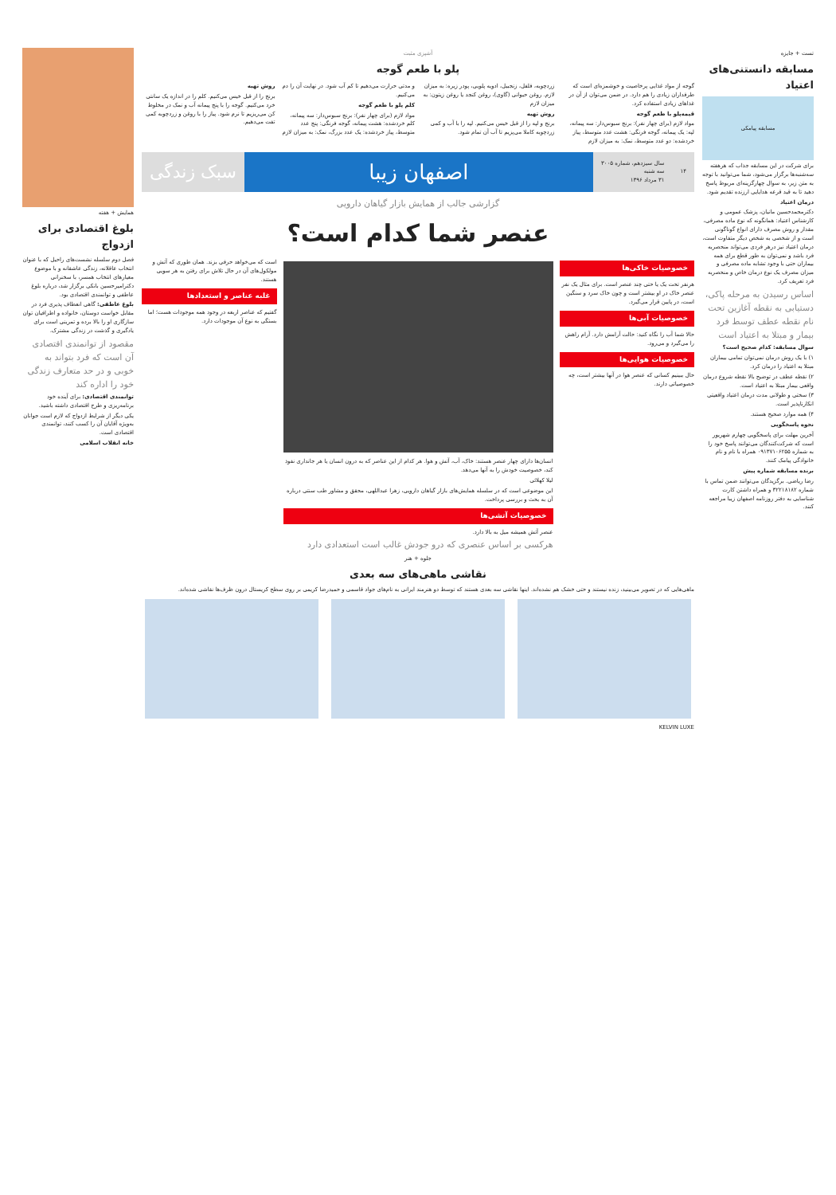تست + جایزه
مسابقه دانستنی‌های اعتیاد
مسابقه پیامکی
برای شرکت در این مسابقه جذاب که هرهفته سه‌شنبه‌ها برگزار می‌شود، شما می‌توانید با توجه به متن زیر، به سوال چهارگزینه‌ای مربوط پاسخ دهید تا به قید قرعه هدایایی ارزنده تقدیم شود.
درمان اعتیاد
دکترمحمدحسین مانیان، پزشک عمومی و کارشناس اعتیاد: همانگونه که نوع ماده مصرفی، مقدار و روش مصرف دارای انواع گوناگونی است و از شخصی به شخص دیگر متفاوت است، درمان اعتیاد نیز درهر فردی می‌تواند منحصربه فرد باشد و نمی‌توان به طور قطع برای همه بیماران حتی با وجود تشابه ماده مصرفی و میزان مصرف یک نوع درمان خاص و منحصربه فرد تعریف کرد.
اساس رسیدن به مرحله پاکی، دستیابی به نقطه آغازین تحت نام نقطه عطف توسط فرد بیمار و مبتلا به اعتیاد است
سوال مسابقه: کدام صحیح است؟
۱) با یک روش درمان نمی‌توان تمامی بیماران مبتلا به اعتیاد را درمان کرد.
۲) نقطه عطف در توضیح بالا نقطه شروع درمان واقعی بیمار مبتلا به اعتیاد است.
۳) سختی و طولانی مدت درمان اعتیاد واقعیتی انکارناپذیر است.
۴) همه موارد صحیح هستند.
نحوه پاسخگویی
آخرین مهلت برای پاسخگویی چهارم شهریور است که شرکت‌کنندگان می‌توانند پاسخ خود را به شماره ۰۹۱۳۷۱۰۶۲۵۵ همراه با نام و نام خانوادگی پیامک کنند.
برنده مسابقه شماره پیش
رضا ریاضی. برگزیدگان می‌توانند ضمن تماس با شماره ۳۲۲۱۸۱۸۲ و همراه داشتن کارت شناسایی به دفتر روزنامه اصفهان زیبا مراجعه کنند.
آشپزی مثبت
پلو با طعم گوجه
گوجه از مواد غذایی پرخاصیت و خوشمزه‌ای است که طرفداران زیادی را هم دارد. در ضمن می‌توان از آن در غذاهای زیادی استفاده کرد.
قیمه‌پلو با طعم گوجه
مواد لازم (برای چهار نفر): برنج سبوس‌دار: سه پیمانه، لپه: یک پیمانه، گوجه فرنگی: هشت عدد متوسط، پیاز خردشده: دو عدد متوسط، نمک: به میزان لازم
زردچوبه، فلفل، زنجبیل، ادویه پلویی، پودر زیره: به میزان لازم. روغن حیوانی (گاوی)، روغن کنجد یا روغن زیتون: به میزان لازم
روش تهیه
برنج و لپه را از قبل خیس می‌کنیم. لپه را با آب و کمی زردچوبه کاملا می‌پزیم تا آب آن تمام شود.
و مدتی حرارت می‌دهیم تا کم آب شود. در نهایت آن را دم می‌کنیم.
کلم پلو با طعم گوجه
مواد لازم (برای چهار نفر): برنج سبوس‌دار: سه پیمانه، کلم خردشده: هشت پیمانه، گوجه فرنگی: پنج عدد متوسط، پیاز خردشده: یک عدد بزرگ، نمک: به میزان لازم
روش تهیه
برنج را از قبل خیس می‌کنیم. کلم را در اندازه یک سانتی خرد می‌کنیم. گوجه را با پنج پیمانه آب و نمک در مخلوط کن می‌ریزیم تا نرم شود. پیاز را با روغن و زردچوبه کمی تفت می‌دهیم.
۱۴
سال سیزدهم، شماره ۳۰۰۵
سه شنبه
۳۱ مرداد ۱۳۹۶
اصفهان زیبا
سبک زندگی
گزارشی جالب از همایش بازار گیاهان دارویی
عنصر شما کدام است؟
خصوصیات خاکی‌ها
هرنفر تحت یک یا حتی چند عنصر است. برای مثال یک نفر عنصر خاک در او بیشتر است و چون خاک سرد و سنگین است، در پایین قرار می‌گیرد.
خصوصیات آبی‌ها
حالا شما آب را نگاه کنید: حالت آرامش دارد. آرام راهش را می‌گیرد و می‌رود.
خصوصیات هوایی‌ها
حال ببینیم کسانی که عنصر هوا در آنها بیشتر است، چه خصوصیاتی دارند.
انسان‌ها دارای چهار عنصر هستند: خاک، آب، آتش و هوا. هر کدام از این عناصر که به درون انسان یا هر جانداری نفوذ کند، خصوصیت خودش را به آنها می‌دهد.
لیلا کهلائی
این موضوعی است که در سلسله همایش‌های بازار گیاهان دارویی، زهرا عبداللهی، محقق و مشاور طب سنتی درباره آن به بحث و بررسی پرداخت.
خصوصیات آتشی‌ها
عنصر آتش همیشه میل به بالا دارد.
هرکسی بر اساس عنصری که درو جودش غالب است استعدادی دارد
است که می‌خواهد حرفی بزند. همان طوری که آتش و مولکول‌های آن در حال تلاش برای رفتن به هر سویی هستند.
غلبه عناصر و استعدادها
گفتیم که عناصر اربعه در وجود همه موجودات هست؛ اما بستگی به نوع آن موجودات دارد.
جلوه + هنر
نقاشی ماهی‌های سه بعدی
ماهی‌هایی که در تصویر می‌بینید، زنده نیستند و حتی خشک هم نشده‌اند. اینها نقاشی سه بعدی هستند که توسط دو هنرمند ایرانی به نام‌های جواد قاسمی و حمیدرضا کریمی بر روی سطح کریستال درون ظرف‌ها نقاشی شده‌اند.
KELVIN LUXE
همایش + هفته
بلوغ اقتصادی برای ازدواج
فصل دوم سلسله نشست‌های راحیل که با عنوان انتخاب عاقلانه، زندگی عاشقانه و با موضوع معیارهای انتخاب همسر، با سخنرانی دکترامیرحسین بانکی برگزار شد، درباره بلوغ عاطفی و توانمندی اقتصادی بود.
بلوغ عاطفی: گاهی انعطاف پذیری فرد در مقابل خواست دوستان، خانواده و اطرافیان توان سازگاری او را بالا برده و تمرینی است برای یادگیری و گذشت در زندگی مشترک.
مقصود از توانمندی اقتصادی آن است که فرد بتواند به خوبی و در حد متعارف زندگی خود را اداره کند
توانمندی اقتصادی: برای آینده خود برنامه‌ریزی و طرح اقتصادی داشته باشید.
یکی دیگر از شرایط ازدواج که لازم است جوانان به‌ویژه آقایان آن را کسب کنند، توانمندی اقتصادی است.
خانه انقلاب اسلامی